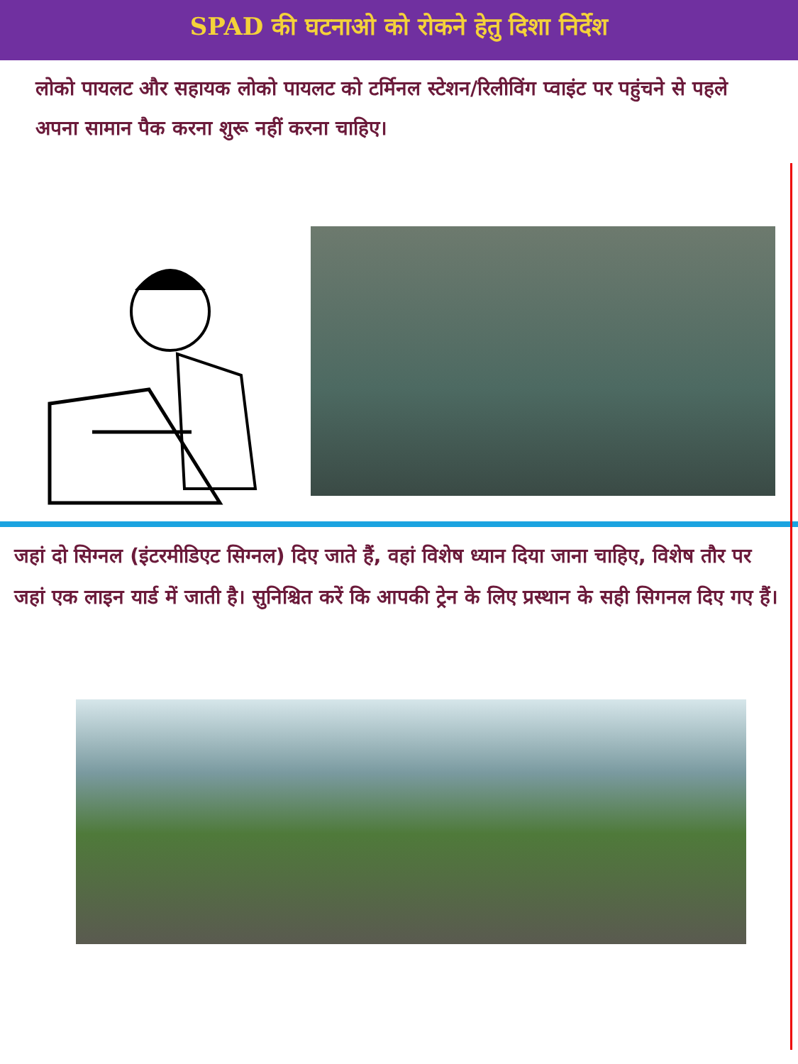SPAD की घटनाओ को रोकने हेतु दिशा निर्देश
लोको पायलट और सहायक लोको पायलट को टर्मिनल स्टेशन/रिलीविंग प्वाइंट पर पहुंचने से पहले अपना सामान पैक करना शुरू नहीं करना चाहिए।
जहां दो सिग्नल (इंटरमीडिएट सिग्नल) दिए जाते हैं, वहां विशेष ध्यान दिया जाना चाहिए, विशेष तौर पर जहां एक लाइन यार्ड में जाती है। सुनिश्चित करें कि आपकी ट्रेन के लिए प्रस्थान के सही सिगनल दिए गए हैं।